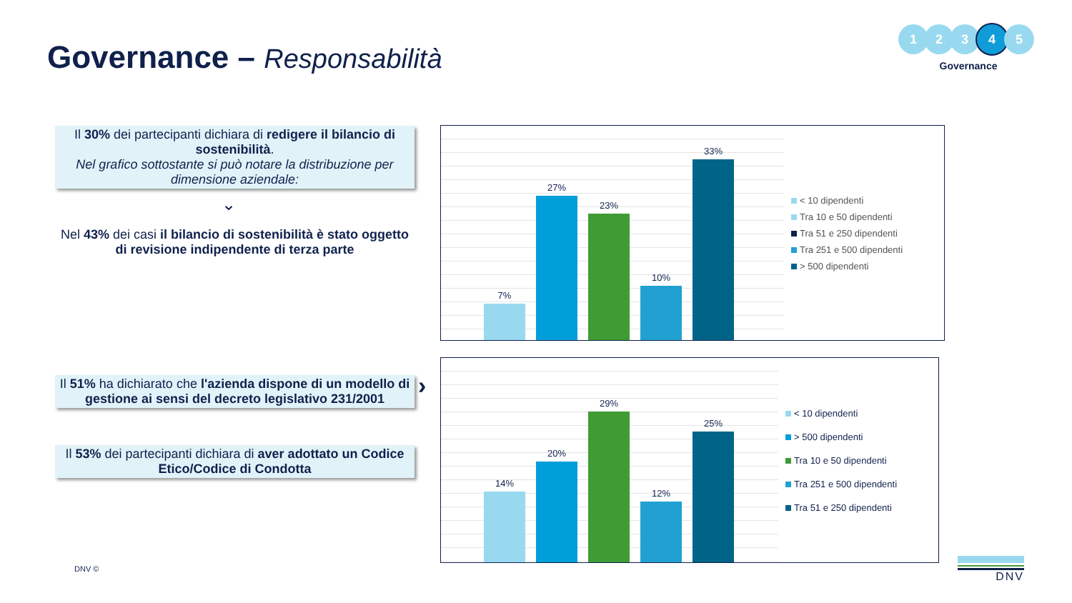Governance – Responsabilità
1 2 3 4 5
Governance
Il 30% dei partecipanti dichiara di redigere il bilancio di sostenibilità.
Nel grafico sottostante si può notare la distribuzione per dimensione aziendale:
⌄
Nel 43% dei casi il bilancio di sostenibilità è stato oggetto di revisione indipendente di terza parte
Il 51% ha dichiarato che l'azienda dispone di un modello di gestione ai sensi del decreto legislativo 231/2001
›
Il 53% dei partecipanti dichiara di aver adottato un Codice Etico/Codice di Condotta
7%
27%
23%
10%
33%
< 10 dipendenti
Tra 10 e 50 dipendenti
Tra 51 e 250 dipendenti
Tra 251 e 500 dipendenti
> 500 dipendenti
14%
20%
29%
12%
25%
< 10 dipendenti
> 500 dipendenti
Tra 10 e 50 dipendenti
Tra 251 e 500 dipendenti
Tra 51 e 250 dipendenti
DNV © DNV